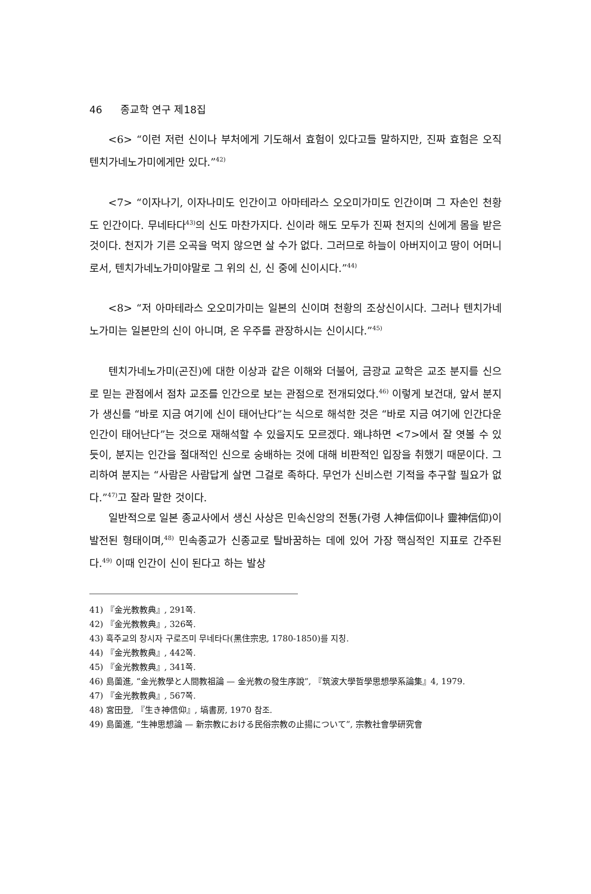46 종교학 연구 제18집
<6> “이런 저런 신이나 부처에게 기도해서 효험이 있다고들 말하지만, 진짜 효험은 오직 텐치가네노가미에게만 있다.”<sup>42)</sup>
<7> “이자나기, 이자나미도 인간이고 아마테라스 오오미가미도 인간이며 그 자손인 천황도 인간이다. 무네타다<sup>43)</sup>의 신도 마찬가지다. 신이라 해도 모두가 진짜 천지의 신에게 몸을 받은 것이다. 천지가 기른 오곡을 먹지 않으면 살 수가 없다. 그러므로 하늘이 아버지이고 땅이 어머니로서, 텐치가네노가미야말로 그 위의 신, 신 중에 신이시다.”<sup>44)</sup>
<8> “저 아마테라스 오오미가미는 일본의 신이며 천황의 조상신이시다. 그러나 텐치가네노가미는 일본만의 신이 아니며, 온 우주를 관장하시는 신이시다.”<sup>45)</sup>
텐치가네노가미(곤진)에 대한 이상과 같은 이해와 더불어, 금광교 교학은 교조 분지를 신으로 믿는 관점에서 점차 교조를 인간으로 보는 관점으로 전개되었다.<sup>46)</sup> 이렇게 보건대, 앞서 분지가 생신를 “바로 지금 여기에 신이 태어난다”는 식으로 해석한 것은 “바로 지금 여기에 인간다운 인간이 태어난다”는 것으로 재해석할 수 있을지도 모르겠다. 왜냐하면 <7>에서 잘 엿볼 수 있듯이, 분지는 인간을 절대적인 신으로 숭배하는 것에 대해 비판적인 입장을 취했기 때문이다. 그리하여 분지는 “사람은 사람답게 살면 그걸로 족하다. 무언가 신비스런 기적을 추구할 필요가 없다.”<sup>47)</sup>고 잘라 말한 것이다.
일반적으로 일본 종교사에서 생신 사상은 민속신앙의 전통(가령 人神信仰이나 靈神信仰)이 발전된 형태이며,<sup>48)</sup> 민속종교가 신종교로 탈바꿈하는 데에 있어 가장 핵심적인 지표로 간주된다.<sup>49)</sup> 이때 인간이 신이 된다고 하는 발상
41) 『金光教教典』, 291쪽.
42) 『金光教教典』, 326쪽.
43) 흑주교의 창시자 구로즈미 무네타다(黑住宗忠, 1780-1850)를 지칭.
44) 『金光教教典』, 442쪽.
45) 『金光教教典』, 341쪽.
46) 島薗進, “金光教學と人間教祖論 — 金光教の發生序說”, 『筑波大學哲學思想學系論集』4, 1979.
47) 『金光教教典』, 567쪽.
48) 宮田登, 『生き神信仰』, 塙書房, 1970 참조.
49) 島薗進, “生神思想論 — 新宗教における民俗宗教の止揚について”, 宗教社會學研究會